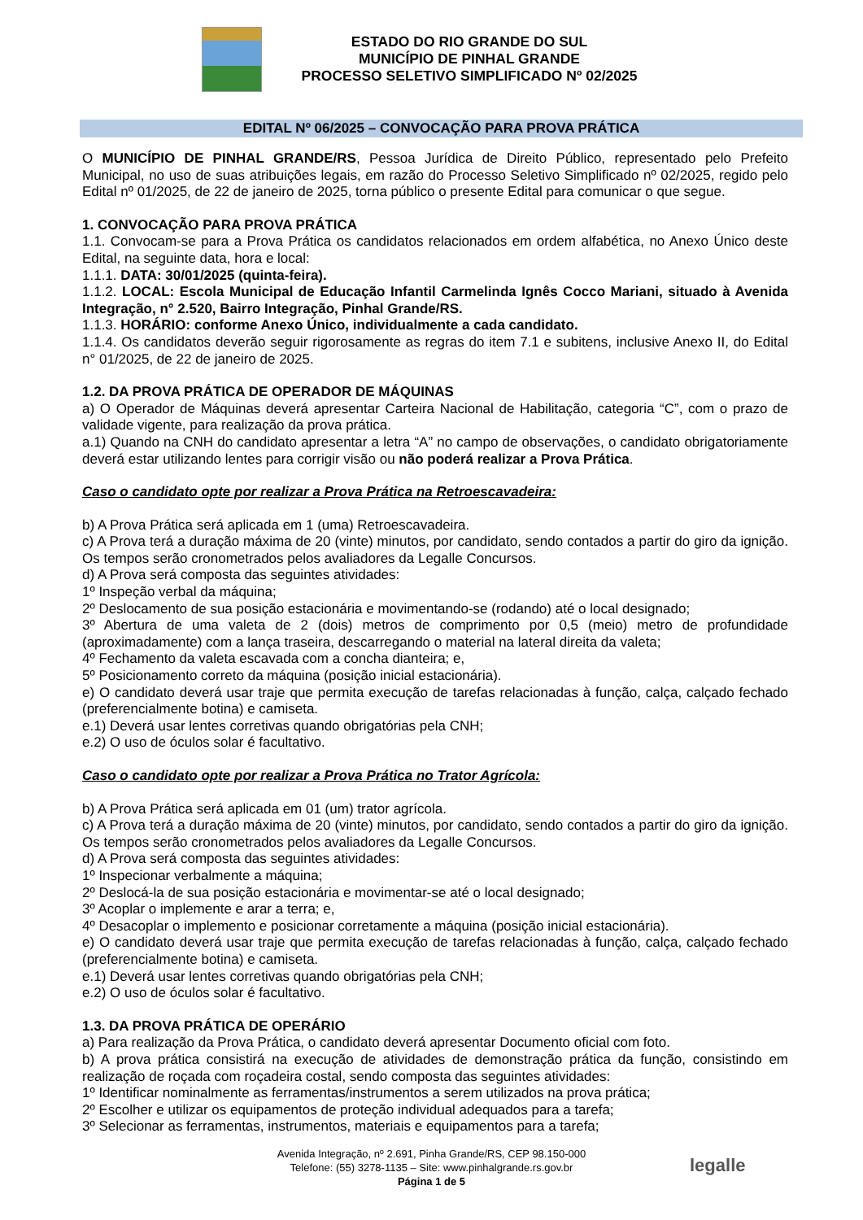ESTADO DO RIO GRANDE DO SUL
MUNICÍPIO DE PINHAL GRANDE
PROCESSO SELETIVO SIMPLIFICADO Nº 02/2025
EDITAL Nº 06/2025 – CONVOCAÇÃO PARA PROVA PRÁTICA
O MUNICÍPIO DE PINHAL GRANDE/RS, Pessoa Jurídica de Direito Público, representado pelo Prefeito Municipal, no uso de suas atribuições legais, em razão do Processo Seletivo Simplificado nº 02/2025, regido pelo Edital nº 01/2025, de 22 de janeiro de 2025, torna público o presente Edital para comunicar o que segue.
1. CONVOCAÇÃO PARA PROVA PRÁTICA
1.1. Convocam-se para a Prova Prática os candidatos relacionados em ordem alfabética, no Anexo Único deste Edital, na seguinte data, hora e local:
1.1.1. DATA: 30/01/2025 (quinta-feira).
1.1.2. LOCAL: Escola Municipal de Educação Infantil Carmelinda Ignês Cocco Mariani, situado à Avenida Integração, n° 2.520, Bairro Integração, Pinhal Grande/RS.
1.1.3. HORÁRIO: conforme Anexo Único, individualmente a cada candidato.
1.1.4. Os candidatos deverão seguir rigorosamente as regras do item 7.1 e subitens, inclusive Anexo II, do Edital n° 01/2025, de 22 de janeiro de 2025.
1.2. DA PROVA PRÁTICA DE OPERADOR DE MÁQUINAS
a) O Operador de Máquinas deverá apresentar Carteira Nacional de Habilitação, categoria “C”, com o prazo de validade vigente, para realização da prova prática.
a.1) Quando na CNH do candidato apresentar a letra “A” no campo de observações, o candidato obrigatoriamente deverá estar utilizando lentes para corrigir visão ou não poderá realizar a Prova Prática.
Caso o candidato opte por realizar a Prova Prática na Retroescavadeira:
b) A Prova Prática será aplicada em 1 (uma) Retroescavadeira.
c) A Prova terá a duração máxima de 20 (vinte) minutos, por candidato, sendo contados a partir do giro da ignição. Os tempos serão cronometrados pelos avaliadores da Legalle Concursos.
d) A Prova será composta das seguintes atividades:
1º Inspeção verbal da máquina;
2º Deslocamento de sua posição estacionária e movimentando-se (rodando) até o local designado;
3º Abertura de uma valeta de 2 (dois) metros de comprimento por 0,5 (meio) metro de profundidade (aproximadamente) com a lança traseira, descarregando o material na lateral direita da valeta;
4º Fechamento da valeta escavada com a concha dianteira; e,
5º Posicionamento correto da máquina (posição inicial estacionária).
e) O candidato deverá usar traje que permita execução de tarefas relacionadas à função, calça, calçado fechado (preferencialmente botina) e camiseta.
e.1) Deverá usar lentes corretivas quando obrigatórias pela CNH;
e.2) O uso de óculos solar é facultativo.
Caso o candidato opte por realizar a Prova Prática no Trator Agrícola:
b) A Prova Prática será aplicada em 01 (um) trator agrícola.
c) A Prova terá a duração máxima de 20 (vinte) minutos, por candidato, sendo contados a partir do giro da ignição. Os tempos serão cronometrados pelos avaliadores da Legalle Concursos.
d) A Prova será composta das seguintes atividades:
1º Inspecionar verbalmente a máquina;
2º Deslocá-la de sua posição estacionária e movimentar-se até o local designado;
3º Acoplar o implemente e arar a terra; e,
4º Desacoplar o implemento e posicionar corretamente a máquina (posição inicial estacionária).
e) O candidato deverá usar traje que permita execução de tarefas relacionadas à função, calça, calçado fechado (preferencialmente botina) e camiseta.
e.1) Deverá usar lentes corretivas quando obrigatórias pela CNH;
e.2) O uso de óculos solar é facultativo.
1.3. DA PROVA PRÁTICA DE OPERÁRIO
a) Para realização da Prova Prática, o candidato deverá apresentar Documento oficial com foto.
b) A prova prática consistirá na execução de atividades de demonstração prática da função, consistindo em realização de roçada com roçadeira costal, sendo composta das seguintes atividades:
1º Identificar nominalmente as ferramentas/instrumentos a serem utilizados na prova prática;
2º Escolher e utilizar os equipamentos de proteção individual adequados para a tarefa;
3º Selecionar as ferramentas, instrumentos, materiais e equipamentos para a tarefa;
Avenida Integração, nº 2.691, Pinha Grande/RS, CEP 98.150-000
Telefone: (55) 3278-1135 – Site: www.pinhalgrande.rs.gov.br
Página 1 de 5
legalle